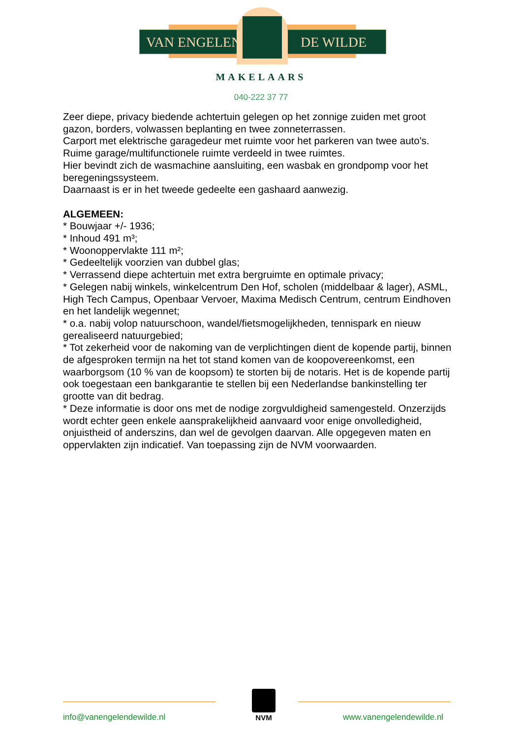VAN ENGELEN DE WILDE
MAKELAARS
040-222 37 77
Zeer diepe, privacy biedende achtertuin gelegen op het zonnige zuiden met groot gazon, borders, volwassen beplanting en twee zonneterrassen.
Carport met elektrische garagedeur met ruimte voor het parkeren van twee auto's.
Ruime garage/multifunctionele ruimte verdeeld in twee ruimtes.
Hier bevindt zich de wasmachine aansluiting, een wasbak en grondpomp voor het beregeningssysteem.
Daarnaast is er in het tweede gedeelte een gashaard aanwezig.
ALGEMEEN:
* Bouwjaar +/- 1936;
* Inhoud 491 m³;
* Woonoppervlakte 111 m²;
* Gedeeltelijk voorzien van dubbel glas;
* Verrassend diepe achtertuin met extra bergruimte en optimale privacy;
* Gelegen nabij winkels, winkelcentrum Den Hof, scholen (middelbaar & lager), ASML, High Tech Campus, Openbaar Vervoer, Maxima Medisch Centrum, centrum Eindhoven en het landelijk wegennet;
* o.a. nabij volop natuurschoon, wandel/fietsmogelijkheden, tennispark en nieuw gerealiseerd natuurgebied;
* Tot zekerheid voor de nakoming van de verplichtingen dient de kopende partij, binnen de afgesproken termijn na het tot stand komen van de koopovereenkomst, een waarborgsom (10 % van de koopsom) te storten bij de notaris. Het is de kopende partij ook toegestaan een bankgarantie te stellen bij een Nederlandse bankinstelling ter grootte van dit bedrag.
* Deze informatie is door ons met de nodige zorgvuldigheid samengesteld. Onzerzijds wordt echter geen enkele aansprakelijkheid aanvaard voor enige onvolledigheid, onjuistheid of anderszins, dan wel de gevolgen daarvan. Alle opgegeven maten en oppervlakten zijn indicatief. Van toepassing zijn de NVM voorwaarden.
NVM
info@vanengelendewilde.nl www.vanengelendewilde.nl